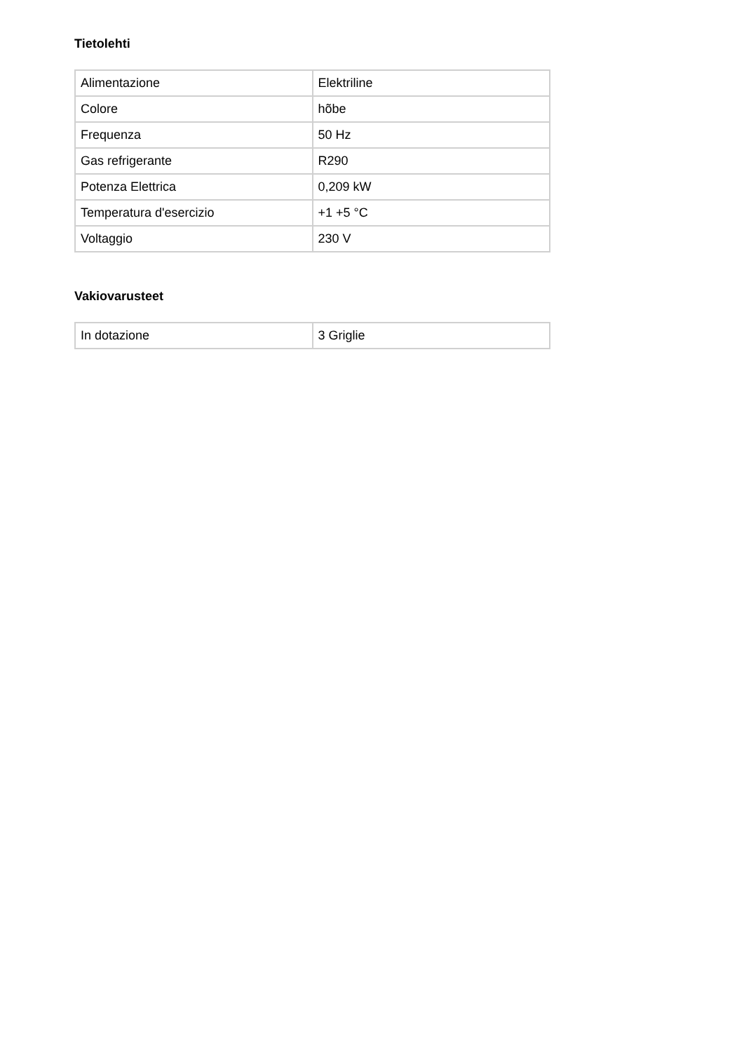Tietolehti
| Alimentazione | Elektriline |
| Colore | hõbe |
| Frequenza | 50 Hz |
| Gas refrigerante | R290 |
| Potenza Elettrica | 0,209 kW |
| Temperatura d'esercizio | +1 +5 °C |
| Voltaggio | 230 V |
Vakiovarusteet
| In dotazione | 3 Griglie |